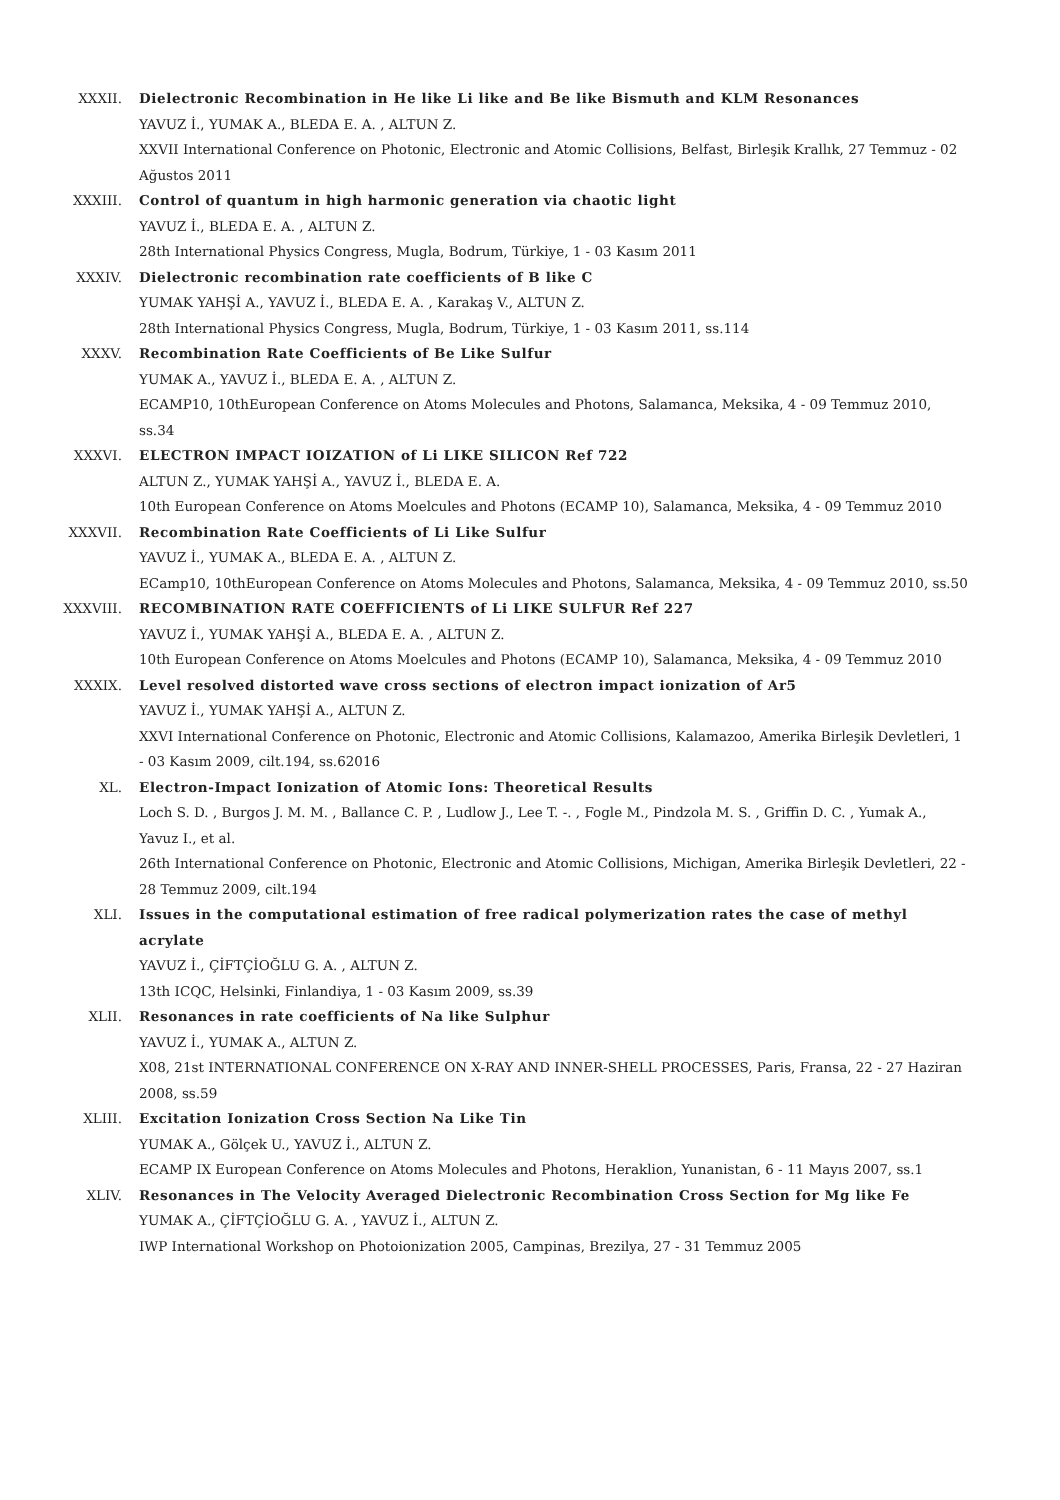XXXII. Dielectronic Recombination in He like Li like and Be like Bismuth and KLM Resonances
YAVUZ İ., YUMAK A., BLEDA E. A. , ALTUN Z.
XXVII International Conference on Photonic, Electronic and Atomic Collisions, Belfast, Birleşik Krallık, 27 Temmuz - 02 Ağustos 2011
XXXIII. Control of quantum in high harmonic generation via chaotic light
YAVUZ İ., BLEDA E. A. , ALTUN Z.
28th International Physics Congress, Mugla, Bodrum, Türkiye, 1 - 03 Kasım 2011
XXXIV. Dielectronic recombination rate coefficients of B like C
YUMAK YAHŞİ A., YAVUZ İ., BLEDA E. A. , Karakaş V., ALTUN Z.
28th International Physics Congress, Mugla, Bodrum, Türkiye, 1 - 03 Kasım 2011, ss.114
XXXV. Recombination Rate Coefficients of Be Like Sulfur
YUMAK A., YAVUZ İ., BLEDA E. A. , ALTUN Z.
ECAMP10, 10thEuropean Conference on Atoms Molecules and Photons, Salamanca, Meksika, 4 - 09 Temmuz 2010, ss.34
XXXVI. ELECTRON IMPACT IOIZATION of Li LIKE SILICON Ref 722
ALTUN Z., YUMAK YAHŞİ A., YAVUZ İ., BLEDA E. A.
10th European Conference on Atoms Moelcules and Photons (ECAMP 10), Salamanca, Meksika, 4 - 09 Temmuz 2010
XXXVII. Recombination Rate Coefficients of Li Like Sulfur
YAVUZ İ., YUMAK A., BLEDA E. A. , ALTUN Z.
ECamp10, 10thEuropean Conference on Atoms Molecules and Photons, Salamanca, Meksika, 4 - 09 Temmuz 2010, ss.50
XXXVIII. RECOMBINATION RATE COEFFICIENTS of Li LIKE SULFUR Ref 227
YAVUZ İ., YUMAK YAHŞİ A., BLEDA E. A. , ALTUN Z.
10th European Conference on Atoms Moelcules and Photons (ECAMP 10), Salamanca, Meksika, 4 - 09 Temmuz 2010
XXXIX. Level resolved distorted wave cross sections of electron impact ionization of Ar5
YAVUZ İ., YUMAK YAHŞİ A., ALTUN Z.
XXVI International Conference on Photonic, Electronic and Atomic Collisions, Kalamazoo, Amerika Birleşik Devletleri, 1 - 03 Kasım 2009, cilt.194, ss.62016
XL. Electron-Impact Ionization of Atomic Ions: Theoretical Results
Loch S. D. , Burgos J. M. M. , Ballance C. P. , Ludlow J., Lee T. -. , Fogle M., Pindzola M. S. , Griffin D. C. , Yumak A., Yavuz I., et al.
26th International Conference on Photonic, Electronic and Atomic Collisions, Michigan, Amerika Birleşik Devletleri, 22 - 28 Temmuz 2009, cilt.194
XLI. Issues in the computational estimation of free radical polymerization rates the case of methyl acrylate
YAVUZ İ., ÇİFTÇİOĞLU G. A. , ALTUN Z.
13th ICQC, Helsinki, Finlandiya, 1 - 03 Kasım 2009, ss.39
XLII. Resonances in rate coefficients of Na like Sulphur
YAVUZ İ., YUMAK A., ALTUN Z.
X08, 21st INTERNATIONAL CONFERENCE ON X-RAY AND INNER-SHELL PROCESSES, Paris, Fransa, 22 - 27 Haziran 2008, ss.59
XLIII. Excitation Ionization Cross Section Na Like Tin
YUMAK A., Gölçek U., YAVUZ İ., ALTUN Z.
ECAMP IX European Conference on Atoms Molecules and Photons, Heraklion, Yunanistan, 6 - 11 Mayıs 2007, ss.1
XLIV. Resonances in The Velocity Averaged Dielectronic Recombination Cross Section for Mg like Fe
YUMAK A., ÇİFTÇİOĞLU G. A. , YAVUZ İ., ALTUN Z.
IWP International Workshop on Photoionization 2005, Campinas, Brezilya, 27 - 31 Temmuz 2005